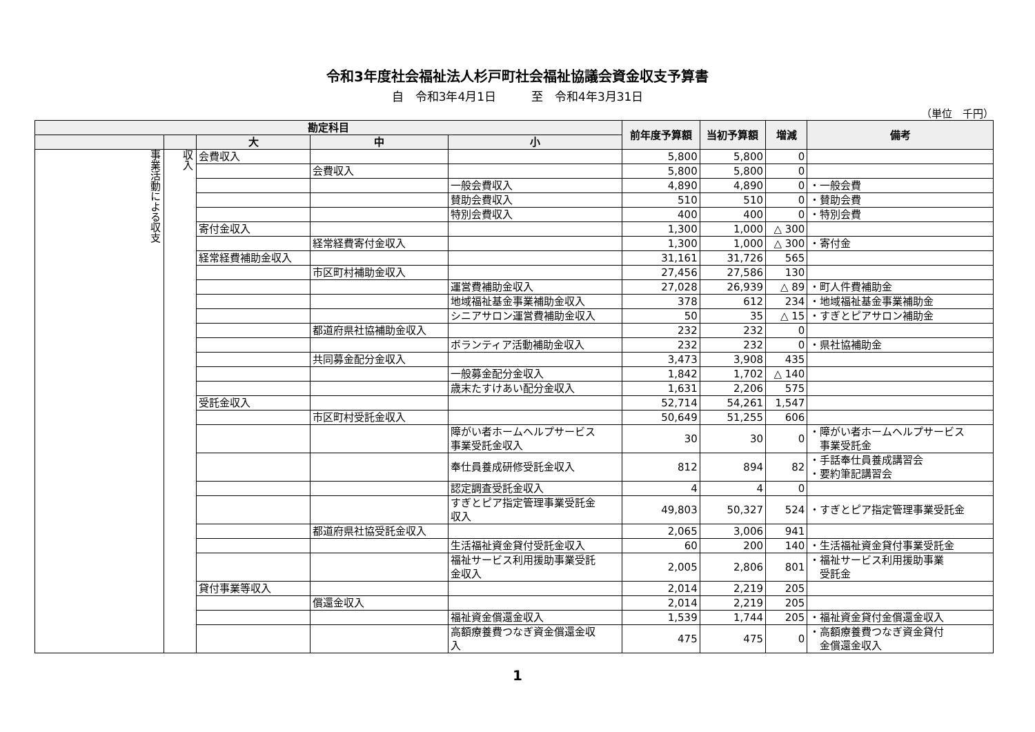令和3年度社会福祉法人杉戸町社会福祉協議会資金収支予算書
自　令和3年4月1日　　　至　令和4年3月31日
（単位　千円）
| 勘定科目 | | | | | 前年度予算額 | 当初予算額 | 増減 | 備考 |
| --- | --- | --- | --- | --- | --- | --- | --- | --- |
| | | 大 | 中 | 小 | | | | |
| 事業活動による収支 | 収入 | 会費収入 | | | 5,800 | 5,800 | 0 | |
| | | | 会費収入 | | 5,800 | 5,800 | 0 | |
| | | | | 一般会費収入 | 4,890 | 4,890 | 0 | ・一般会費 |
| | | | | 賛助会費収入 | 510 | 510 | 0 | ・賛助会費 |
| | | | | 特別会費収入 | 400 | 400 | 0 | ・特別会費 |
| | | 寄付金収入 | | | 1,300 | 1,000 | △ 300 | |
| | | | 経常経費寄付金収入 | | 1,300 | 1,000 | △ 300 | ・寄付金 |
| | | 経常経費補助金収入 | | | 31,161 | 31,726 | 565 | |
| | | | 市区町村補助金収入 | | 27,456 | 27,586 | 130 | |
| | | | | 運営費補助金収入 | 27,028 | 26,939 | △ 89 | ・町人件費補助金 |
| | | | | 地域福祉基金事業補助金収入 | 378 | 612 | 234 | ・地域福祉基金事業補助金 |
| | | | | シニアサロン運営費補助金収入 | 50 | 35 | △ 15 | ・すぎとピアサロン補助金 |
| | | | 都道府県社協補助金収入 | | 232 | 232 | 0 | |
| | | | | ボランティア活動補助金収入 | 232 | 232 | 0 | ・県社協補助金 |
| | | | 共同募金配分金収入 | | 3,473 | 3,908 | 435 | |
| | | | | 一般募金配分金収入 | 1,842 | 1,702 | △ 140 | |
| | | | | 歳末たすけあい配分金収入 | 1,631 | 2,206 | 575 | |
| | | 受託金収入 | | | 52,714 | 54,261 | 1,547 | |
| | | | 市区町村受託金収入 | | 50,649 | 51,255 | 606 | |
| | | | | 障がい者ホームヘルプサービス 事業受託金収入 | 30 | 30 | 0 | ・障がい者ホームヘルプサービス 事業受託金 |
| | | | | 奉仕員養成研修受託金収入 | 812 | 894 | 82 | ・手話奉仕員養成講習会 ・要約筆記講習会 |
| | | | | 認定調査受託金収入 | 4 | 4 | 0 | |
| | | | | すぎとピア指定管理事業受託金 収入 | 49,803 | 50,327 | 524 | ・すぎとピア指定管理事業受託金 |
| | | | 都道府県社協受託金収入 | | 2,065 | 3,006 | 941 | |
| | | | | 生活福祉資金貸付受託金収入 | 60 | 200 | 140 | ・生活福祉資金貸付事業受託金 |
| | | | | 福祉サービス利用援助事業受託 金収入 | 2,005 | 2,806 | 801 | ・福祉サービス利用援助事業 受託金 |
| | | 貸付事業等収入 | | | 2,014 | 2,219 | 205 | |
| | | | 償還金収入 | | 2,014 | 2,219 | 205 | |
| | | | | 福祉資金償還金収入 | 1,539 | 1,744 | 205 | ・福祉資金貸付金償還金収入 |
| | | | | 高額療養費つなぎ資金償還金収 入 | 475 | 475 | 0 | ・高額療養費つなぎ資金貸付 金償還金収入 |
1